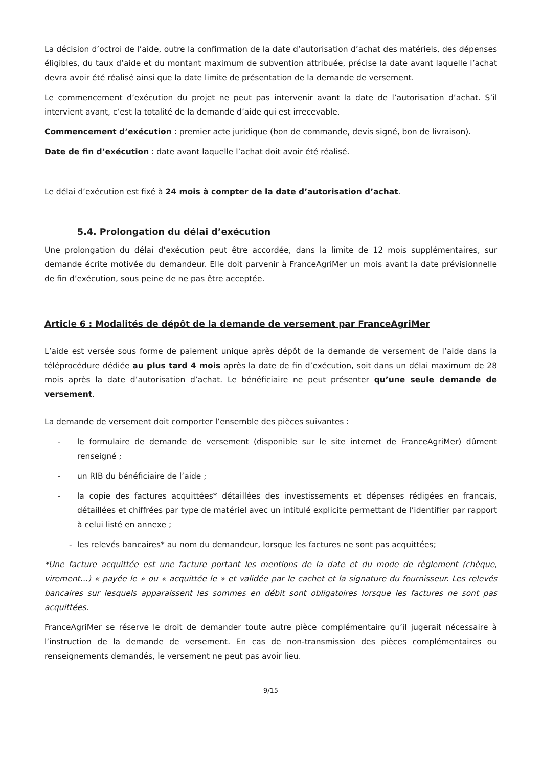La décision d’octroi de l’aide, outre la confirmation de la date d’autorisation d’achat des matériels, des dépenses éligibles, du taux d’aide et du montant maximum de subvention attribuée, précise la date avant laquelle l’achat devra avoir été réalisé ainsi que la date limite de présentation de la demande de versement.
Le commencement d’exécution du projet ne peut pas intervenir avant la date de l’autorisation d’achat. S’il intervient avant, c’est la totalité de la demande d’aide qui est irrecevable.
Commencement d’exécution : premier acte juridique (bon de commande, devis signé, bon de livraison).
Date de fin d’exécution : date avant laquelle l’achat doit avoir été réalisé.
Le délai d’exécution est fixé à 24 mois à compter de la date d’autorisation d’achat.
5.4. Prolongation du délai d’exécution
Une prolongation du délai d’exécution peut être accordée, dans la limite de 12 mois supplémentaires, sur demande écrite motivée du demandeur. Elle doit parvenir à FranceAgriMer un mois avant la date prévisionnelle de fin d’exécution, sous peine de ne pas être acceptée.
Article 6 : Modalités de dépôt de la demande de versement par FranceAgriMer
L’aide est versée sous forme de paiement unique après dépôt de la demande de versement de l’aide dans la téléprocédure dédiée au plus tard 4 mois après la date de fin d’exécution, soit dans un délai maximum de 28 mois après la date d’autorisation d’achat. Le bénéficiaire ne peut présenter qu’une seule demande de versement.
La demande de versement doit comporter l’ensemble des pièces suivantes :
- le formulaire de demande de versement (disponible sur le site internet de FranceAgriMer) dûment renseigné ;
- un RIB du bénéficiaire de l’aide ;
- la copie des factures acquittées* détaillées des investissements et dépenses rédigées en français, détaillées et chiffrées par type de matériel avec un intitulé explicite permettant de l’identifier par rapport à celui listé en annexe ;
- les relevés bancaires* au nom du demandeur, lorsque les factures ne sont pas acquittées;
*Une facture acquittée est une facture portant les mentions de la date et du mode de règlement (chèque, virement…) « payée le » ou « acquittée le » et validée par le cachet et la signature du fournisseur. Les relevés bancaires sur lesquels apparaissent les sommes en débit sont obligatoires lorsque les factures ne sont pas acquittées.
FranceAgriMer se réserve le droit de demander toute autre pièce complémentaire qu’il jugerait nécessaire à l’instruction de la demande de versement. En cas de non-transmission des pièces complémentaires ou renseignements demandés, le versement ne peut pas avoir lieu.
9/15